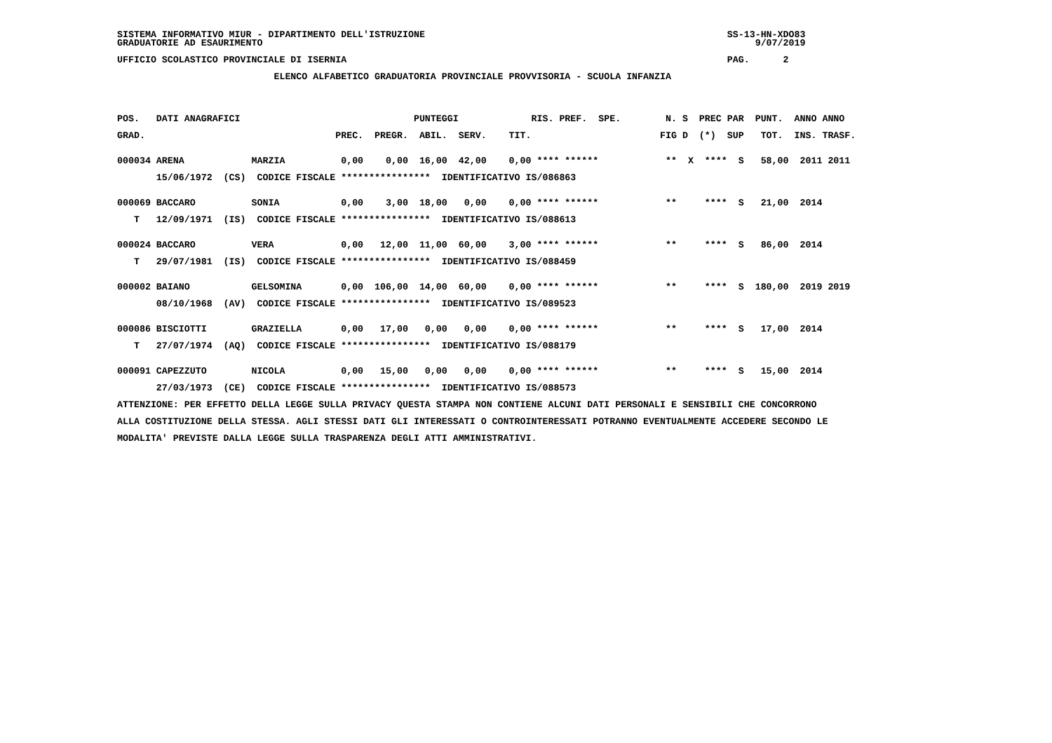SISTEMA INFORMATIVO MIUR - DIPARTIMENTO DELL'ISTRUZIONE                                                      SS-13-HN-XDO83
GRADUATORIE AD ESAURIMENTO                                                                                        9/07/2019

UFFICIO SCOLASTICO PROVINCIALE DI ISERNIA                                                                    PAG.      2

                            ELENCO ALFABETICO GRADUATORIA PROVINCIALE PROVVISORIA - SCUOLA INFANZIA




POS.   DATI ANAGRAFICI                               PUNTEGGI             RIS. PREF.  SPE.        N. S  PREC PAR  PUNT.  ANNO ANNO

GRAD.                                  PREC.  PREGR.  ABIL.  SERV.    TIT.                       FIG D  (*)  SUP   TOT.  INS. TRASF.


000034 ARENA            MARZIA          0,00    0,00  16,00  42,00    0,00 **** ******            **  X  ****  S   58,00  2011 2011

       15/06/1972  (CS)  CODICE FISCALE ****************  IDENTIFICATIVO IS/086863


000069 BACCARO          SONIA           0,00    3,00  18,00   0,00    0,00 **** ******            **     ****  S   21,00  2014

   T   12/09/1971  (IS)  CODICE FISCALE ****************  IDENTIFICATIVO IS/088613


000024 BACCARO          VERA            0,00   12,00  11,00  60,00    3,00 **** ******            **     ****  S   86,00  2014

   T   29/07/1981  (IS)  CODICE FISCALE ****************  IDENTIFICATIVO IS/088459


000002 BAIANO           GELSOMINA       0,00  106,00  14,00  60,00    0,00 **** ******            **     ****  S  180,00  2019 2019

       08/10/1968  (AV)  CODICE FISCALE ****************  IDENTIFICATIVO IS/089523


000086 BISCIOTTI        GRAZIELLA       0,00   17,00   0,00   0,00    0,00 **** ******            **     ****  S   17,00  2014

   T   27/07/1974  (AQ)  CODICE FISCALE ****************  IDENTIFICATIVO IS/088179


000091 CAPEZZUTO        NICOLA          0,00   15,00   0,00   0,00    0,00 **** ******            **     ****  S   15,00  2014

       27/03/1973  (CE)  CODICE FISCALE ****************  IDENTIFICATIVO IS/088573

ATTENZIONE: PER EFFETTO DELLA LEGGE SULLA PRIVACY QUESTA STAMPA NON CONTIENE ALCUNI DATI PERSONALI E SENSIBILI CHE CONCORRONO

ALLA COSTITUZIONE DELLA STESSA. AGLI STESSI DATI GLI INTERESSATI O CONTROINTERESSATI POTRANNO EVENTUALMENTE ACCEDERE SECONDO LE

MODALITA' PREVISTE DALLA LEGGE SULLA TRASPARENZA DEGLI ATTI AMMINISTRATIVI.